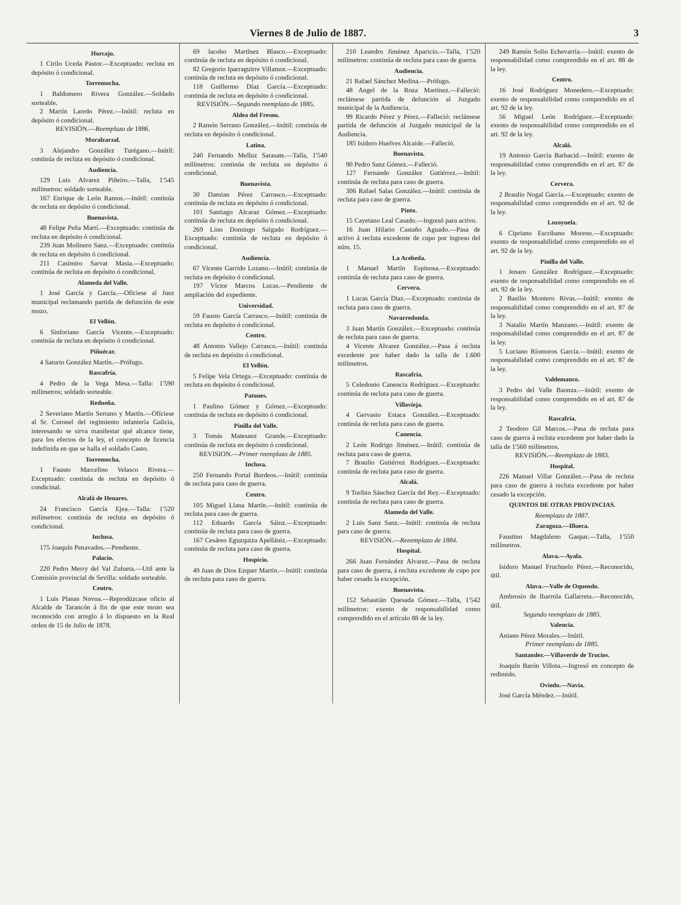Viernes 8 de Julio de 1887. 3
Horcajo.
1 Cirilo Uceda Pastor.—Exceptuado: recluta en depósito ó condicional.
Torremocha.
1 Baldomero Rivera González.—Soldado sorteable.
2 Martín Laredo Pérez.—Inútil: recluta en depósito ó condicional.
REVISIÓN.—Reemplazo de 1886.
Moralzarzal.
3 Alejandro González Turégano.—Inútil: continúa de recluta en depósito ó condicional.
Audiencia.
129 Luis Alvarez Piñeiro.—Talla, 1'545 milímetros: soldado sorteable.
167 Enrique de León Ramos.—Inútil: continúa de recluta en depósito ó condicional.
Buenavista.
48 Felipe Peña Martí.—Exceptuado: continúa de recluta en depósito ó condicional.
239 Juan Molinero Sanz.—Exceptuado: continúa de recluta en depósito ó condicional.
211 Casimiro Sarvat Masia.—Exceptuado: continúa de recluta en depósito ó condicional.
Alameda del Valle.
1 José García y García.—Ofíciese al Juez municipal reclamando partida de defunción de este mozo.
El Vellón.
6 Sinforiano García Vicente.—Exceptuado: continúa de recluta en depósito ó condicional.
Piñuécar.
4 Saturio González Martín.—Prófugo.
Rascafría.
4 Pedro de la Vega Mesa.—Talla: 1'590 milímetros; soldado sorteable.
Redueña.
2 Severiano Martín Serrano y Martín.—Ofíciese al Sr. Coronel del regimiento infantería Galicia, interesando se sirva manifestar qué alcance tiene, para los efectos de la ley, el concepto de licencia indefinida en que se halla el soldado Casto.
Torremocha.
1 Fausto Marcelino Velasco Rivera.—Exceptuado: continúa de recluta en depósito ó condicinal.
Alcalá de Henares.
24 Francisco García Ejea.—Talla: 1'520 milímetros: continúa de recluta en depósito ó condicional.
Inclusa.
175 Joaquín Penavados.—Pendiente.
Palacio.
220 Pedro Merry del Val Zulueta.—Util ante la Comisión provincial de Sevilla: soldado sorteable.
Centro.
1 Luis Planas Novoa.—Reprodúzcase oficio al Alcalde de Tarancón á fin de que este mozo sea reconocido con arreglo á lo dispuesto en la Real orden de 15 de Julio de 1878.
69 Jacobo Martínez Blasco.—Exceptuado: continúa de recluta en depósito ó condicional.
82 Gregorio Iparraguirre Villamor.—Exceptuado: continúa de recluta en depósito ó condicional.
118 Guillermo Díaz García.—Exceptuado: continúa de recluta en depósito ó condicional.
REVISIÓN.—Segundo reemplazo de 1885.
Aldea del Fresno.
2 Ramón Serrano González.—Inútil: continúa de recluta en depósito ó condicional.
Latina.
240 Fernando Melluz Sarasate.—Talla, 1'540 milímetros: continúa de recluta en depósito ó condicional.
Buenavista.
30 Damian Pérez Carrasco.—Exceptuado: continúa de recluta en depósito ó condicional.
101 Santiago Alcaraz Gómez.—Exceptuado: continúa de recluta en depósito ó condicional.
269 Lino Domingo Salgado Rodríguez.—Exceptuado: continúa de recluta en depósito ó condicional.
Audiencia.
67 Vicente Garrido Lozano.—Inútil: continúa de recluta en depósito ó condicional.
197 Víctor Marcos Lucas.—Pendiente de ampliación del expediente.
Universidad.
59 Fausto García Carrasco.—Inútil: continúa de recluta en depósito ó condicional.
Centro.
48 Antonio Vallejo Carrasco.—Inútil: continúa de recluta en depósito ó condicional.
El Vellón.
5 Felipe Vela Ortega.—Exceptuado: continúa de recluta en depósito ó condicional.
Patones.
1 Paulino Gómez y Gómez.—Exceptuado: continúa de recluta en depósito ó condicional.
Pinilla del Valle.
3 Tomás Matesanz Grande.—Exceptuado: continúa de recluta en depósito ó condicional.
REVISION.—Primer reemplazo de 1885.
Inclusa.
250 Fernando Portal Burdeos.—Inútil: continúa de recluta para caso de guerra.
Centro.
105 Miguel Llana Martín.—Inútil: continúa de recluta para caso de guerra.
112 Eduardo García Sáinz.—Exceptuado: continúa de recluta para caso de guerra.
167 Cesáreo Eguzquiza Apellániz.—Exceptuado: continúa de recluta para caso de guerra.
Hospicio.
49 Juan de Dios Ezquer Martín.—Inútil: continúa de recluta para caso de guerra.
210 Leandro Jiménez Aparicio.—Talla, 1'520 milímetros: continúa de recluta para caso de guerra.
Audiencia.
21 Rafael Sánchez Medina.—Prófugo.
48 Angel de la Roza Martínez.—Falleció: reclámese partida de defunción al Juzgado municipal de la Audiencia.
99 Ricardo Pérez y Pérez.—Falleció: reclámese partida de defunción al Juzgado municipal de la Audiencia.
185 Isidoro Huelves Alcaide.—Falleció.
Buenavista.
90 Pedro Sanz Gómez.—Falleció.
127 Fernando González Gutiérrez.—Inútil: continúa de recluta para caso de guerra.
306 Rafael Salas González.—Inútil: continúa de recluta para caso de guerra.
Pinto.
15 Cayetano Leal Casado.—Ingresó para activo.
16 Juan Hilario Castaño Aguado.—Pasa de activo á recluta excedente de cupo por ingreso del núm. 15.
La Acebeda.
1 Manuel Martín Espinosa.—Exceptuado: continúa de recluta para caso de guerra.
Cervera.
1 Lucas García Diaz.—Exceptuado: continúa de recluta para caso de guerra.
Navarredonda.
3 Juan Martín González.—Exceptuado: continúa de recluta para caso de guerra.
4 Vicente Alvarez González.—Pasa á recluta excedente por haber dado la talla de 1.600 milímetros.
Rascafría.
5 Celedonio Canencia Rodríguez.—Exceptuado: continúa de recluta para caso de guerra.
Villavieja.
4 Gervasio Estaca González.—Exceptuado: continúa de recluta para caso de guerra.
Canencia.
2 León Rodrigo Jiménez.—Inútil: continúa de recluta para caso de guerra.
7 Braulio Gutiérrez Rodríguez.—Exceptuado: continúa de recluta para caso de guerra.
Alcalá.
9 Toribio Sánchez García del Rey.—Exceptuado: continúa de recluta para caso de guerra.
Alameda del Valle.
2 Luis Sanz Sanz.—Inútil: continúa de recluta para caso de guerra.
REVISIÓN.—Reeemplazo de 1884.
Hospital.
266 Juan Fernández Alvarez.—Pasa de recluta para caso de guerra, á recluta excedente de cupo por haber cesado la excepción.
Buenavista.
152 Sebastián Quesada Gómez.—Talla, 1'542 milímetros: exento de responsabilidad como comprendido en el artículo 88 de la ley.
249 Ramón Solio Echevarría.—Inútil: exento de responsabilidad como comprendido en el art. 88 de la ley.
Centro.
16 José Rodríguez Monedero.—Exceptuado: exento de responsabilidad como comprendido en el art. 92 de la ley.
56 Miguel León Rodríguez.—Exceptuado: exento de responsabilidad como comprendido en el art. 92 de la ley.
Alcalá.
19 Antonio García Barbacid.—Inútil: exento de responsabilidad como comprendido en el art. 87 de la ley.
Cervera.
2 Braulio Nogal García.—Exceptuado: exento de responsabilidad como comprendido en el art. 92 de la ley.
Lozoyuela.
6 Cipriano Escribano Moreno.—Exceptuado: exento de responsabilidad como comprendido en el art. 92 de la ley.
Pinilla del Valle.
1 Jenaro González Rodríguez.—Exceptuado: exento de responsabilidad como comprendido en el art. 92 de la ley.
2 Basilio Montero Rivas.—Inútil: exento de responsabilidad como comprendido en el art. 87 de la ley.
3 Natalio Martín Manzano.—Inútil: exento de responsabilidad como comprendido en el art. 87 de la ley.
5 Luciano Ríomoros García.—Inútil: exento de responsabilidad como comprendido en el art. 87 de la ley.
Valdemanco.
3 Pedro del Valle Baonza.—Inútil: exento de responsabilidad como comprendido en el art. 87 de la ley.
Rascafría.
2 Teodoro Gil Marcos.—Pasa de recluta para caso de guerra á recluta excedente por haber dado la talla de 1'560 milímetros.
REVISIÓN.—Reemplazo de 1883.
Hospital.
226 Manuel Villar González.—Pasa de recluta para caso de guerra á recluta excedente por haber cesado la excepción.
QUINTOS DE OTRAS PROVINCIAS.
Reemplazo de 1887.
Zaragoza.—Illueca.
Faustino Magdaleno Gaspar.—Talla, 1'550 milímetros.
Alava.—Ayala.
Isidoro Manuel Fruchuelo Pérez.—Reconocido, útil.
Alava.—Valle de Oquendo.
Ambrosio de Ibarrola Gallarreta.—Reconocido, útil.
Segundo reemplazo de 1885.
Valencia.
Aniano Pérez Morales.—Inútil.
Primer reemplazo de 1885.
Santander.—Villaverde de Trucios.
Joaquín Barón Villota.—Ingresó en concepto de redimido.
Oviedo.—Navia.
José García Méndez.—Inútil.